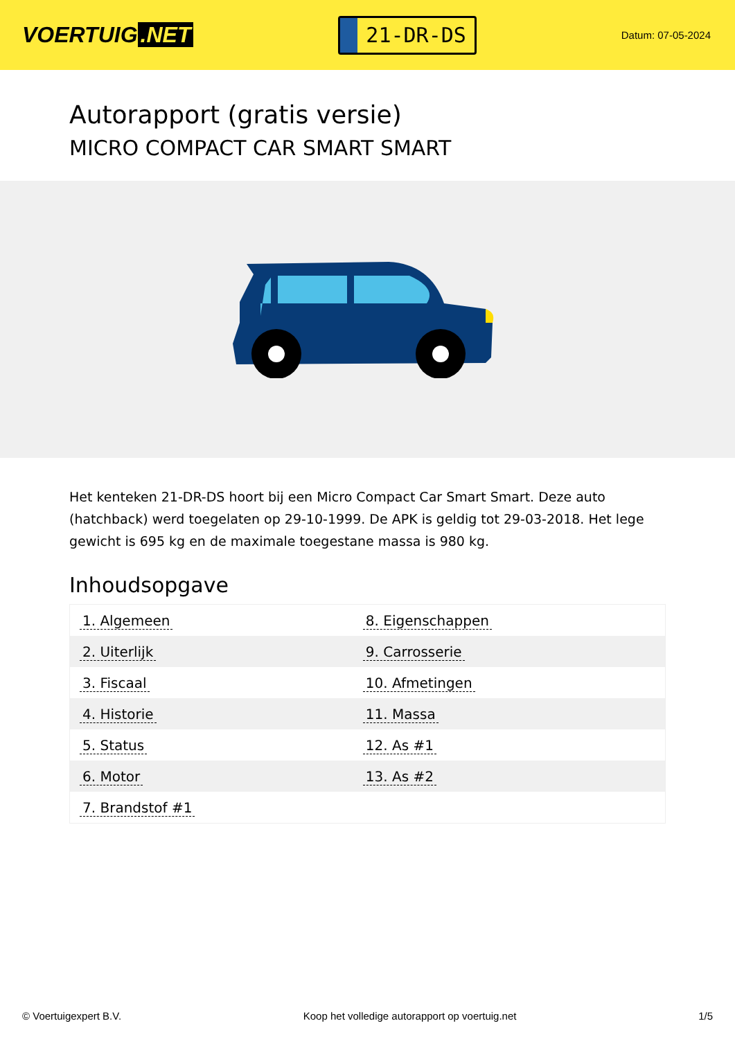VOERTUIG.NET
21-DR-DS
Datum: 07-05-2024
Autorapport (gratis versie)
MICRO COMPACT CAR SMART SMART
Het kenteken 21-DR-DS hoort bij een Micro Compact Car Smart Smart. Deze auto (hatchback) werd toegelaten op 29-10-1999. De APK is geldig tot 29-03-2018. Het lege gewicht is 695 kg en de maximale toegestane massa is 980 kg.
Inhoudsopgave
| 1. Algemeen | 8. Eigenschappen |
| 2. Uiterlijk | 9. Carrosserie |
| 3. Fiscaal | 10. Afmetingen |
| 4. Historie | 11. Massa |
| 5. Status | 12. As #1 |
| 6. Motor | 13. As #2 |
| 7. Brandstof #1 | |
© Voertuigexpert B.V. Koop het volledige autorapport op voertuig.net 1/5